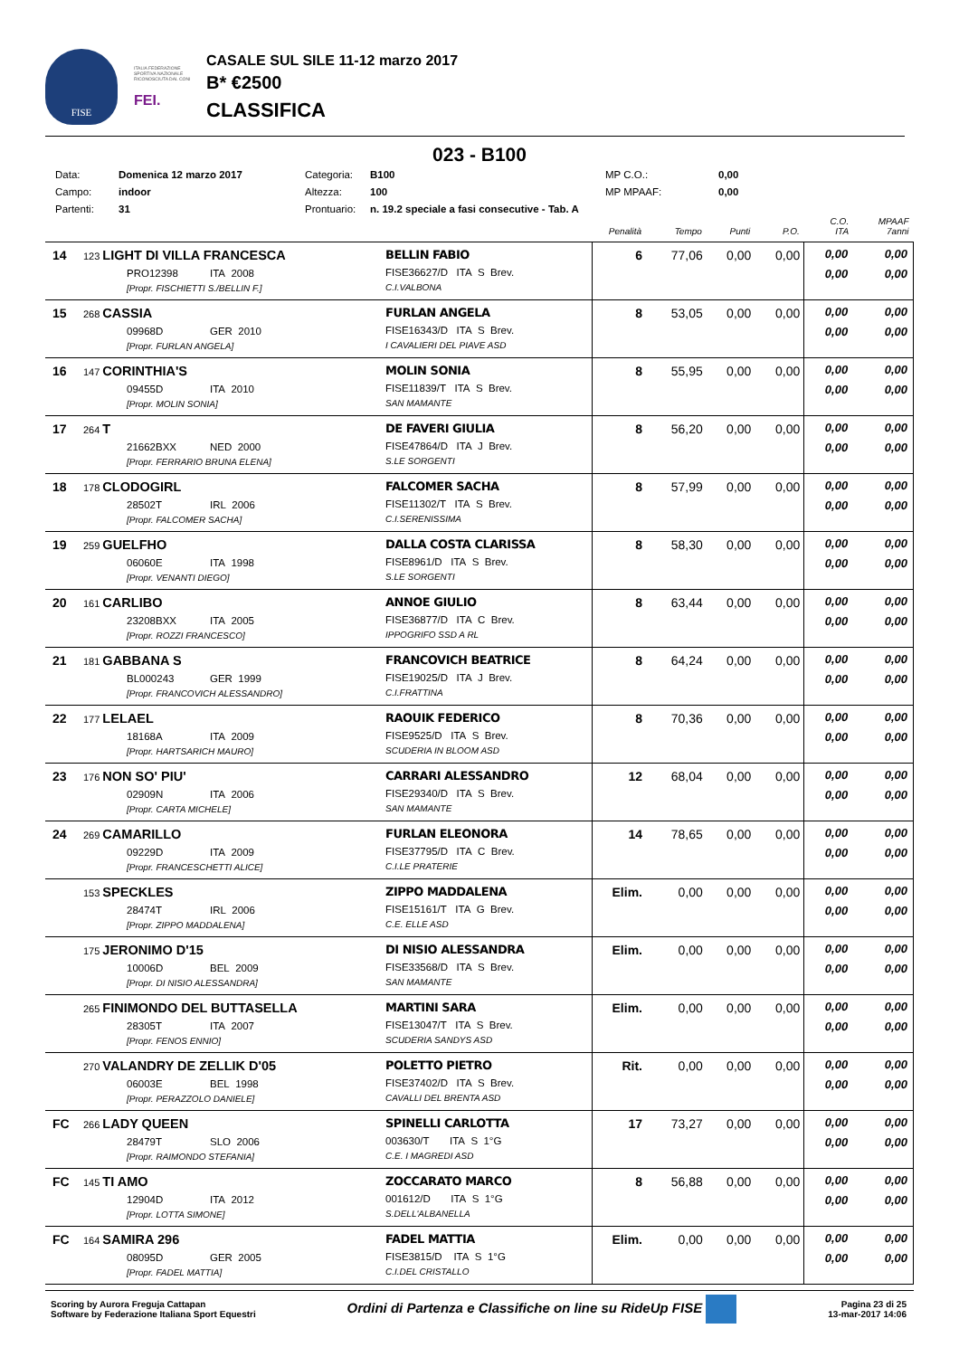FISE
ITALIA FEDERAZIONE SPORTIVA NAZIONALE RICONOSCIUTA DAL CONI
FEI.
CASALE SUL SILE 11-12 marzo 2017
B* €2500
CLASSIFICA
023 - B100
Data: Domenica 12 marzo 2017 Categoria: B100 MP C.O.: 0,00 Campo: indoor Altezza: 100 MP MPAAF: 0,00 Partenti: 31 Prontuario: n. 19.2 speciale a fasi consecutive - Tab. A
| | | | Penalità | Tempo | Punti | P.O. | C.O. ITA | MPAAF 7anni |
| --- | --- | --- | --- | --- | --- | --- | --- | --- |
| 14 | 123 LIGHT DI VILLA FRANCESCA PRO12398 ITA 2008 [Propr. FISCHIETTI S./BELLIN F.] | BELLIN FABIO FISE36627/D ITA S Brev. C.I.VALBONA | 6 | 77,06 | 0,00 | 0,00 | 0,00 0,00 | 0,00 0,00 |
| 15 | 268 CASSIA 09968D GER 2010 [Propr. FURLAN ANGELA] | FURLAN ANGELA FISE16343/D ITA S Brev. I CAVALIERI DEL PIAVE ASD | 8 | 53,05 | 0,00 | 0,00 | 0,00 0,00 | 0,00 0,00 |
| 16 | 147 CORINTHIA'S 09455D ITA 2010 [Propr. MOLIN SONIA] | MOLIN SONIA FISE11839/T ITA S Brev. SAN MAMANTE | 8 | 55,95 | 0,00 | 0,00 | 0,00 0,00 | 0,00 0,00 |
| 17 | 264 T 21662BXX NED 2000 [Propr. FERRARIO BRUNA ELENA] | DE FAVERI GIULIA FISE47864/D ITA J Brev. S.LE SORGENTI | 8 | 56,20 | 0,00 | 0,00 | 0,00 0,00 | 0,00 0,00 |
| 18 | 178 CLODOGIRL 28502T IRL 2006 [Propr. FALCOMER SACHA] | FALCOMER SACHA FISE11302/T ITA S Brev. C.I.SERENISSIMA | 8 | 57,99 | 0,00 | 0,00 | 0,00 0,00 | 0,00 0,00 |
| 19 | 259 GUELFHO 06060E ITA 1998 [Propr. VENANTI DIEGO] | DALLA COSTA CLARISSA FISE8961/D ITA S Brev. S.LE SORGENTI | 8 | 58,30 | 0,00 | 0,00 | 0,00 0,00 | 0,00 0,00 |
| 20 | 161 CARLIBO 23208BXX ITA 2005 [Propr. ROZZI FRANCESCO] | ANNOE GIULIO FISE36877/D ITA C Brev. IPPOGRIFO SSD A RL | 8 | 63,44 | 0,00 | 0,00 | 0,00 0,00 | 0,00 0,00 |
| 21 | 181 GABBANA S BL000243 GER 1999 [Propr. FRANCOVICH ALESSANDRO] | FRANCOVICH BEATRICE FISE19025/D ITA J Brev. C.I.FRATTINA | 8 | 64,24 | 0,00 | 0,00 | 0,00 0,00 | 0,00 0,00 |
| 22 | 177 LELAEL 18168A ITA 2009 [Propr. HARTSARICH MAURO] | RAOUIK FEDERICO FISE9525/D ITA S Brev. SCUDERIA IN BLOOM ASD | 8 | 70,36 | 0,00 | 0,00 | 0,00 0,00 | 0,00 0,00 |
| 23 | 176 NON SO' PIU' 02909N ITA 2006 [Propr. CARTA MICHELE] | CARRARI ALESSANDRO FISE29340/D ITA S Brev. SAN MAMANTE | 12 | 68,04 | 0,00 | 0,00 | 0,00 0,00 | 0,00 0,00 |
| 24 | 269 CAMARILLO 09229D ITA 2009 [Propr. FRANCESCHETTI ALICE] | FURLAN ELEONORA FISE37795/D ITA C Brev. C.I.LE PRATERIE | 14 | 78,65 | 0,00 | 0,00 | 0,00 0,00 | 0,00 0,00 |
| | 153 SPECKLES 28474T IRL 2006 [Propr. ZIPPO MADDALENA] | ZIPPO MADDALENA FISE15161/T ITA G Brev. C.E. ELLE ASD | Elim. | 0,00 | 0,00 | 0,00 | 0,00 0,00 | 0,00 0,00 |
| | 175 JERONIMO D'15 10006D BEL 2009 [Propr. DI NISIO ALESSANDRA] | DI NISIO ALESSANDRA FISE33568/D ITA S Brev. SAN MAMANTE | Elim. | 0,00 | 0,00 | 0,00 | 0,00 0,00 | 0,00 0,00 |
| | 265 FINIMONDO DEL BUTTASELLA 28305T ITA 2007 [Propr. FENOS ENNIO] | MARTINI SARA FISE13047/T ITA S Brev. SCUDERIA SANDYS ASD | Elim. | 0,00 | 0,00 | 0,00 | 0,00 0,00 | 0,00 0,00 |
| | 270 VALANDRY DE ZELLIK D'05 06003E BEL 1998 [Propr. PERAZZOLO DANIELE] | POLETTO PIETRO FISE37402/D ITA S Brev. CAVALLI DEL BRENTA ASD | Rit. | 0,00 | 0,00 | 0,00 | 0,00 0,00 | 0,00 0,00 |
| FC | 266 LADY QUEEN 28479T SLO 2006 [Propr. RAIMONDO STEFANIA] | SPINELLI CARLOTTA 003630/T ITA S 1°G C.E. I MAGREDI ASD | 17 | 73,27 | 0,00 | 0,00 | 0,00 0,00 | 0,00 0,00 |
| FC | 145 TI AMO 12904D ITA 2012 [Propr. LOTTA SIMONE] | ZOCCARATO MARCO 001612/D ITA S 1°G S.DELL'ALBANELLA | 8 | 56,88 | 0,00 | 0,00 | 0,00 0,00 | 0,00 0,00 |
| FC | 164 SAMIRA 296 08095D GER 2005 [Propr. FADEL MATTIA] | FADEL MATTIA FISE3815/D ITA S 1°G C.I.DEL CRISTALLO | Elim. | 0,00 | 0,00 | 0,00 | 0,00 0,00 | 0,00 0,00 |
Scoring by Aurora Freguja Cattapan
Software by Federazione Italiana Sport Equestri
Ordini di Partenza e Classifiche on line su RideUp FISE
Pagina 23 di 25
13-mar-2017 14:06